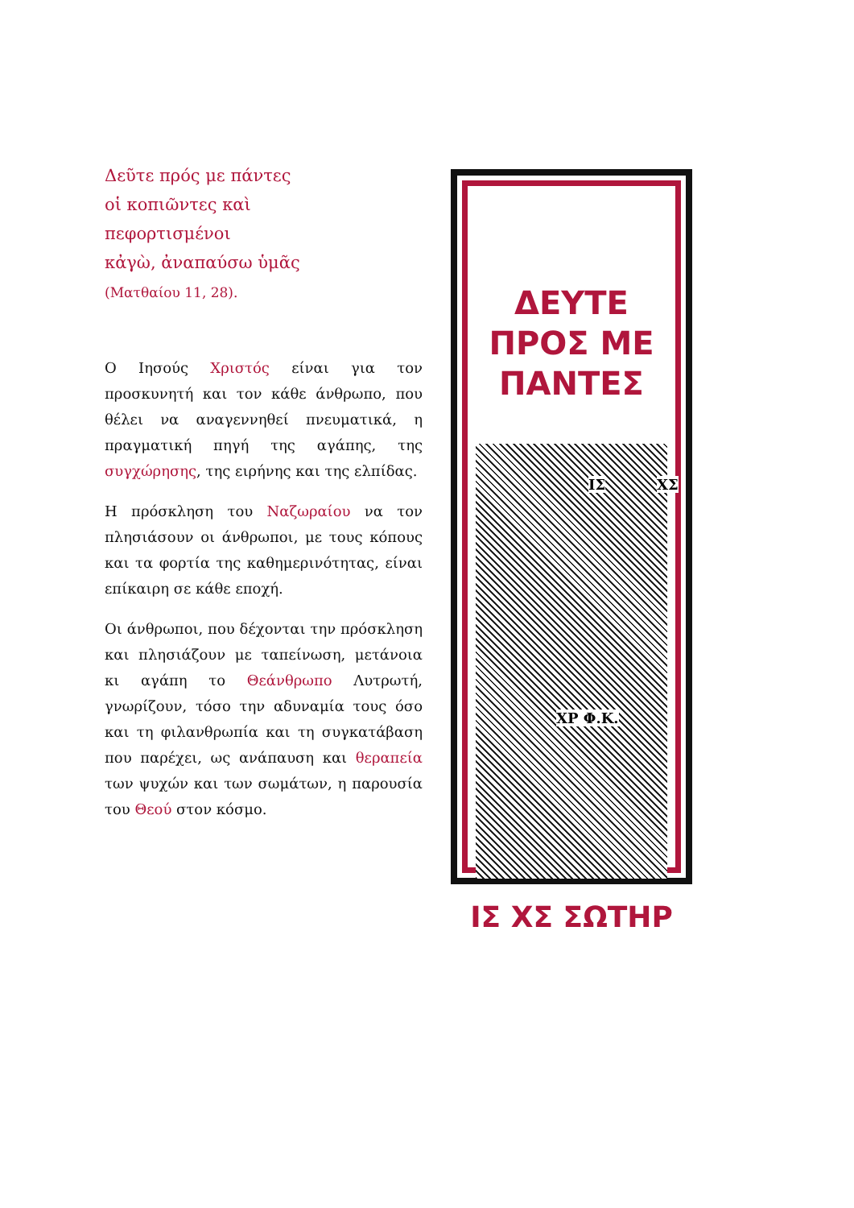Δεῦτε πρός με πάντες
οἱ κοπιῶντες καὶ
πεφορτισμένοι
κἀγὼ, ἀναπαύσω ὑμᾶς
(Ματθαίου 11, 28).
Ο Ιησούς Χριστός είναι για τον προσκυνητή και τον κάθε άνθρωπο, που θέλει να αναγεννηθεί πνευματικά, η πραγματική πηγή της αγάπης, της συγχώρησης, της ειρήνης και της ελπίδας.
Η πρόσκληση του Ναζωραίου να τον πλησιάσουν οι άνθρωποι, με τους κόπους και τα φορτία της καθημερινότητας, είναι επίκαιρη σε κάθε εποχή.
Οι άνθρωποι, που δέχονται την πρόσκληση και πλησιάζουν με ταπείνωση, μετάνοια κι αγάπη το Θεάνθρωπο Λυτρωτή, γνωρίζουν, τόσο την αδυναμία τους όσο και τη φιλανθρωπία και τη συγκατάβαση που παρέχει, ως ανάπαυση και θεραπεία των ψυχών και των σωμάτων, η παρουσία του Θεού στον κόσμο.
ΔΕΥΤΕ
ΠΡΟΣ ΜΕ
ΠΑΝΤΕΣ
ΙΣ ΧΣ
ΧΡ Φ.Κ.
ΙΣ ΧΣ ΣΩΤΗΡ